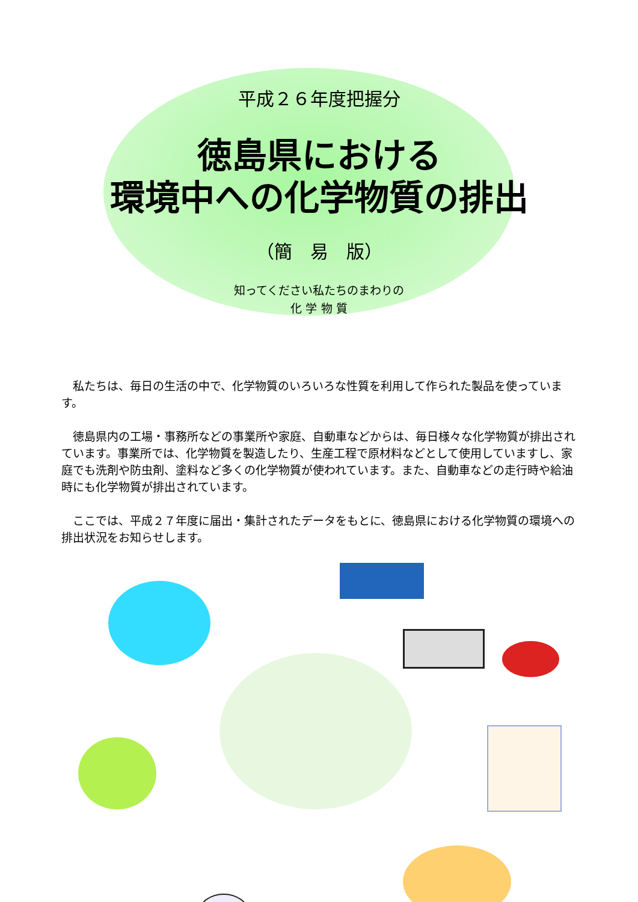平成２６年度把握分
徳島県における
環境中への化学物質の排出
（簡　易　版）
知ってください私たちのまわりの
化 学 物 質
私たちは、毎日の生活の中で、化学物質のいろいろな性質を利用して作られた製品を使っています。
徳島県内の工場・事務所などの事業所や家庭、自動車などからは、毎日様々な化学物質が排出されています。事業所では、化学物質を製造したり、生産工程で原材料などとして使用していますし、家庭でも洗剤や防虫剤、塗料など多くの化学物質が使われています。また、自動車などの走行時や給油時にも化学物質が排出されています。
ここでは、平成２７年度に届出・集計されたデータをもとに、徳島県における化学物質の環境への排出状況をお知らせします。